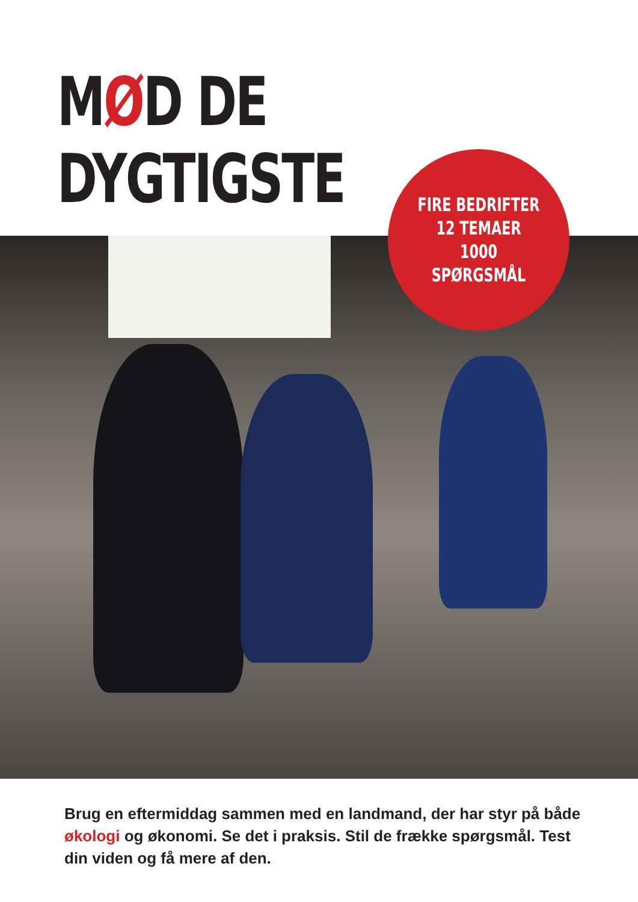MØD DE
DYGTIGSTE
FIRE BEDRIFTER
12 TEMAER
1000 SPØRGSMÅL
Brug en eftermiddag sammen med en landmand, der har styr på både økologi og økonomi. Se det i praksis. Stil de frække spørgsmål. Test din viden og få mere af den.